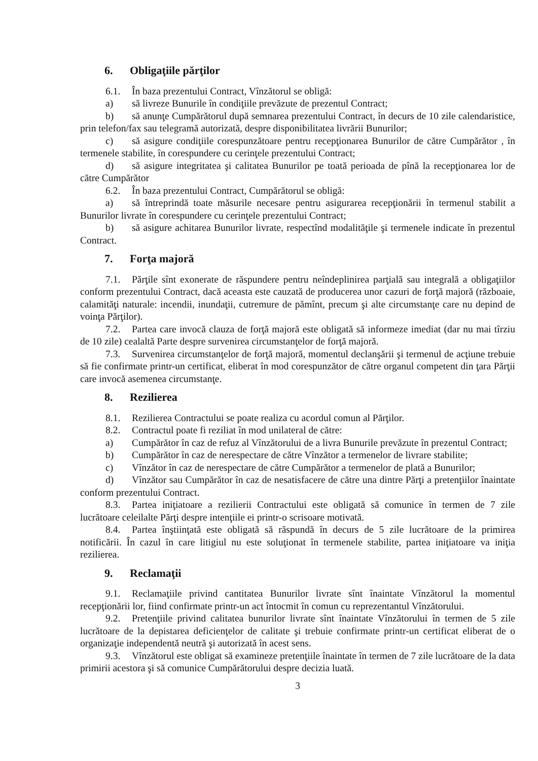6. Obligaţiile părţilor
6.1. În baza prezentului Contract, Vînzătorul se obligă:
a) să livreze Bunurile în condiţiile prevăzute de prezentul Contract;
b) să anunţe Cumpărătorul după semnarea prezentului Contract, în decurs de 10 zile calendaristice, prin telefon/fax sau telegramă autorizată, despre disponibilitatea livrării Bunurilor;
c) să asigure condiţiile corespunzătoare pentru recepţionarea Bunurilor de către Cumpărător , în termenele stabilite, în corespundere cu cerinţele prezentului Contract;
d) să asigure integritatea şi calitatea Bunurilor pe toată perioada de pînă la recepţionarea lor de către Cumpărător
6.2. În baza prezentului Contract, Cumpărătorul se obligă:
a) să întreprindă toate măsurile necesare pentru asigurarea recepţionării în termenul stabilit a Bunurilor livrate în corespundere cu cerinţele prezentului Contract;
b) să asigure achitarea Bunurilor livrate, respectînd modalităţile şi termenele indicate în prezentul Contract.
7. Forţa majoră
7.1. Părţile sînt exonerate de răspundere pentru neîndeplinirea parţială sau integrală a obligaţiilor conform prezentului Contract, dacă aceasta este cauzată de producerea unor cazuri de forţă majoră (războaie, calamităţi naturale: incendii, inundaţii, cutremure de pămînt, precum şi alte circumstanţe care nu depind de voinţa Părţilor).
7.2. Partea care invocă clauza de forţă majoră este obligată să informeze imediat (dar nu mai tîrziu de 10 zile) cealaltă Parte despre survenirea circumstanţelor de forţă majoră.
7.3. Survenirea circumstanţelor de forţă majoră, momentul declanşării şi termenul de acţiune trebuie să fie confirmate printr-un certificat, eliberat în mod corespunzător de către organul competent din ţara Părţii care invocă asemenea circumstanţe.
8. Rezilierea
8.1. Rezilierea Contractului se poate realiza cu acordul comun al Părţilor.
8.2. Contractul poate fi reziliat în mod unilateral de către:
a) Cumpărător în caz de refuz al Vînzătorului de a livra Bunurile prevăzute în prezentul Contract;
b) Cumpărător în caz de nerespectare de către Vînzător a termenelor de livrare stabilite;
c) Vînzător în caz de nerespectare de către Cumpărător a termenelor de plată a Bunurilor;
d) Vînzător sau Cumpărător în caz de nesatisfacere de către una dintre Părţi a pretenţiilor înaintate conform prezentului Contract.
8.3. Partea iniţiatoare a rezilierii Contractului este obligată să comunice în termen de 7 zile lucrătoare celeilalte Părţi despre intenţiile ei printr-o scrisoare motivată.
8.4. Partea înştiinţată este obligată să răspundă în decurs de 5 zile lucrătoare de la primirea notificării. În cazul în care litigiul nu este soluţionat în termenele stabilite, partea iniţiatoare va iniţia rezilierea.
9. Reclamaţii
9.1. Reclamaţiile privind cantitatea Bunurilor livrate sînt înaintate Vînzătorul la momentul recepţionării lor, fiind confirmate printr-un act întocmit în comun cu reprezentantul Vînzătorului.
9.2. Pretenţiile privind calitatea bunurilor livrate sînt înaintate Vînzătorului în termen de 5 zile lucrătoare de la depistarea deficienţelor de calitate şi trebuie confirmate printr-un certificat eliberat de o organizaţie independentă neutră şi autorizată în acest sens.
9.3. Vînzătorul este obligat să examineze pretenţiile înaintate în termen de 7 zile lucrătoare de la data primirii acestora şi să comunice Cumpărătorului despre decizia luată.
3